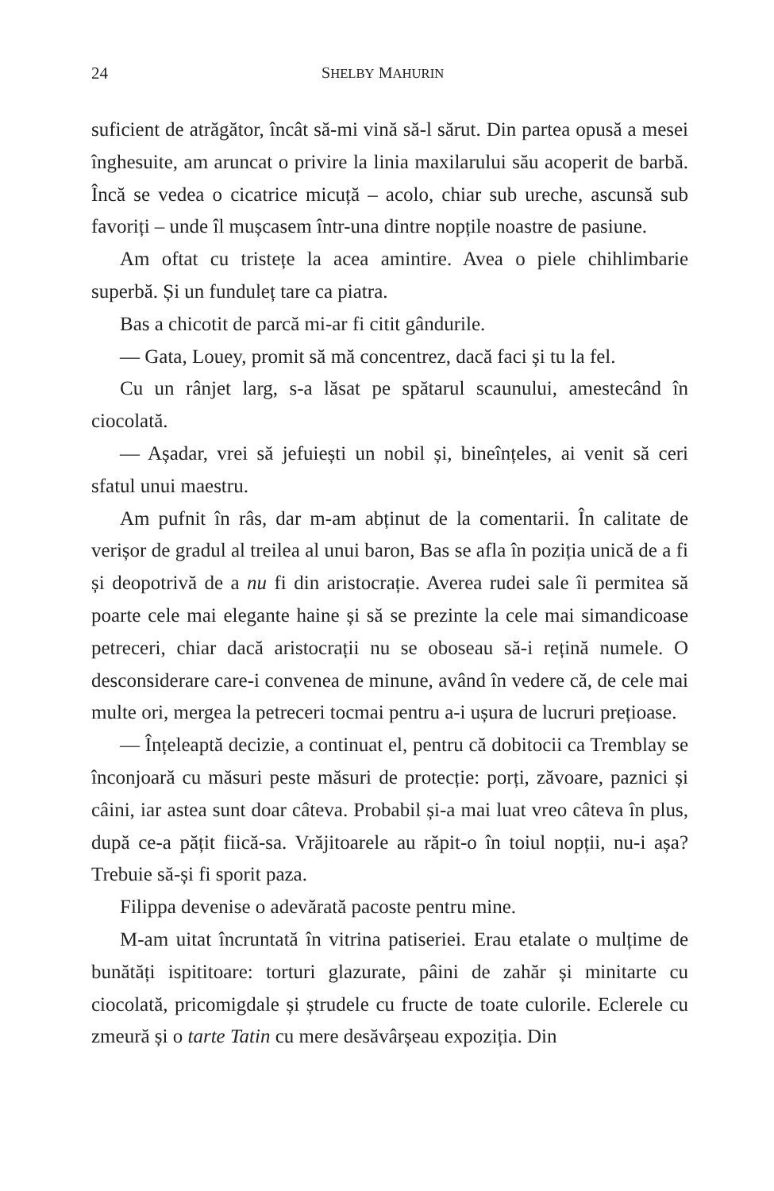24 SHELBY MAHURIN
suficient de atrăgător, încât să-mi vină să-l sărut. Din partea opusă a mesei înghesuite, am aruncat o privire la linia maxilarului său acoperit de barbă. Încă se vedea o cicatrice micuță – acolo, chiar sub ureche, ascunsă sub favoriți – unde îl mușcasem într-una dintre nopțile noastre de pasiune.
Am oftat cu tristețe la acea amintire. Avea o piele chihlimbarie superbă. Și un funduleț tare ca piatra.
Bas a chicotit de parcă mi-ar fi citit gândurile.
— Gata, Louey, promit să mă concentrez, dacă faci și tu la fel.
Cu un rânjet larg, s-a lăsat pe spătarul scaunului, amestecând în ciocolată.
— Așadar, vrei să jefuiești un nobil și, bineînțeles, ai venit să ceri sfatul unui maestru.
Am pufnit în râs, dar m-am abținut de la comentarii. În calitate de verișor de gradul al treilea al unui baron, Bas se afla în poziția unică de a fi și deopotrivă de a nu fi din aristocrație. Averea rudei sale îi permitea să poarte cele mai elegante haine și să se prezinte la cele mai simandicoase petreceri, chiar dacă aristocrații nu se oboseau să-i rețină numele. O desconsiderare care-i convenea de minune, având în vedere că, de cele mai multe ori, mergea la petreceri tocmai pentru a-i ușura de lucruri prețioase.
— Înțeleaptă decizie, a continuat el, pentru că dobitocii ca Tremblay se înconjoară cu măsuri peste măsuri de protecție: porți, zăvoare, paznici și câini, iar astea sunt doar câteva. Probabil și-a mai luat vreo câteva în plus, după ce-a pățit fiică-sa. Vrăjitoarele au răpit-o în toiul nopții, nu-i așa? Trebuie să-și fi sporit paza.
Filippa devenise o adevărată pacoste pentru mine.
M-am uitat încruntată în vitrina patiseriei. Erau etalate o mulțime de bunătăți ispititoare: torturi glazurate, pâini de zahăr și minitarte cu ciocolată, pricomigdale și ștrudele cu fructe de toate culorile. Eclerele cu zmeură și o tarte Tatin cu mere desăvârșeau expoziția. Din